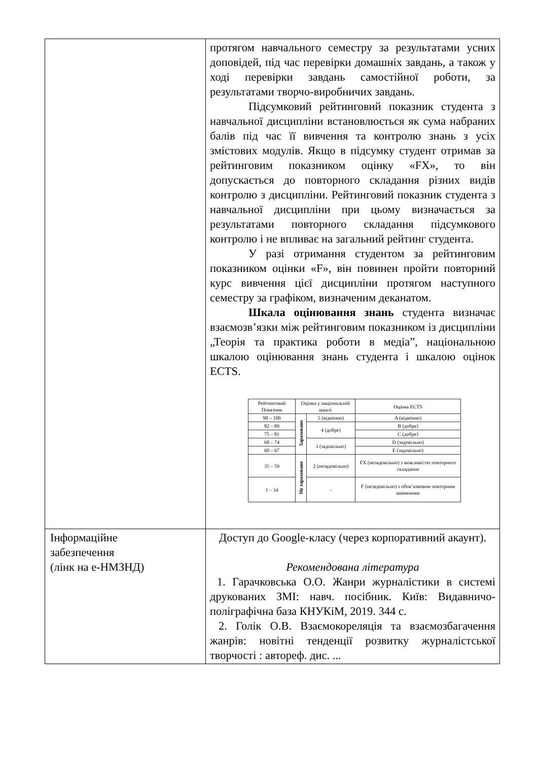| | протягом навчального семестру за результатами усних доповідей, під час перевірки домашніх завдань, а також у ході перевірки завдань самостійної роботи, за результатами творчо-виробничих завдань. Підсумковий рейтинговий показник студента з навчальної дисципліни встановлюється як сума набраних балів під час її вивчення та контролю знань з усіх змістових модулів. Якщо в підсумку студент отримав за рейтинговим показником оцінку «FX», то він допускається до повторного складання різних видів контролю з дисципліни. Рейтинговий показник студента з навчальної дисципліни при цьому визначається за результатами повторного складання підсумкового контролю і не впливає на загальний рейтинг студента. У разі отримання студентом за рейтинговим показником оцінки «F», він повинен пройти повторний курс вивчення цієї дисципліни протягом наступного семестру за графіком, визначеним деканатом. Шкала оцінювання знань студента визначає взаємозв’язки між рейтинговим показником із дисципліни „Теорія та практика роботи в медіа”, національною шкалою оцінювання знань студента і шкалою оцінок ECTS. / Рейтинговий Показник / Оцінка у національній шкалі / / Оцінка ECTS / / --- / --- / --- / --- / / 90 – 100 / Зараховано / 5 (відмінно) / A (відмінно) / / 82 – 89 / / 4 (добре) / B (добре) / / 75 – 81 / / / C (добре) / / 68 – 74 / / 3 (задовільно) / D (задовільно) / / 60 – 67 / / / E (задовільно) / / 35 – 59 / Не зараховано / 2 (незадовільно) / FX (незадовільно) з можливістю повторного складання / / 1 – 34 / / - / F (незадовільно) з обов’язковим повторним вивченням / |
| Інформаційне забезпечення (лінк на е-НМЗНД) | Доступ до Google-класу (через корпоративний акаунт). Рекомендована література 1. Гарачковська О.О. Жанри журналістики в системі друкованих ЗМІ: навч. посібник. Київ: Видавничо-поліграфічна база КНУКіМ, 2019. 344 с. 2. Голік О.В. Взаємокореляція та взаємозбагачення жанрів: новітні тенденції розвитку журналістської творчості : автореф. дис. ... |